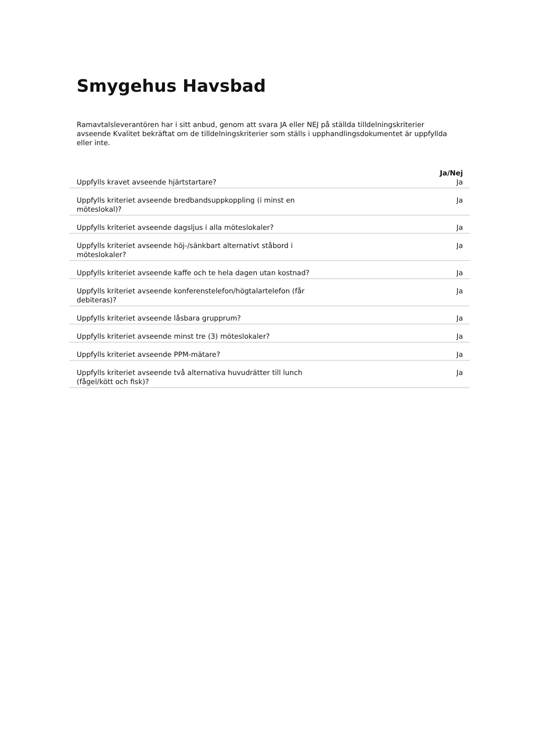Smygehus Havsbad
Ramavtalsleverantören har i sitt anbud, genom att svara JA eller NEJ på ställda tilldelningskriterier avseende Kvalitet bekräftat om de tilldelningskriterier som ställs i upphandlingsdokumentet är uppfyllda eller inte.
| | | Ja/Nej |
| --- | --- | --- |
| Uppfylls kravet avseende hjärtstartare? | | Ja |
| Uppfylls kriteriet avseende bredbandsuppkoppling (i minst en möteslokal)? | | Ja |
| Uppfylls kriteriet avseende dagsljus i alla möteslokaler? | | Ja |
| Uppfylls kriteriet avseende höj-/sänkbart alternativt ståbord i möteslokaler? | | Ja |
| Uppfylls kriteriet avseende kaffe och te hela dagen utan kostnad? | | Ja |
| Uppfylls kriteriet avseende konferenstelefon/högtalartelefon (får debiteras)? | | Ja |
| Uppfylls kriteriet avseende låsbara grupprum? | | Ja |
| Uppfylls kriteriet avseende minst tre (3) möteslokaler? | | Ja |
| Uppfylls kriteriet avseende PPM-mätare? | | Ja |
| Uppfylls kriteriet avseende två alternativa huvudrätter till lunch (fågel/kött och fisk)? | | Ja |